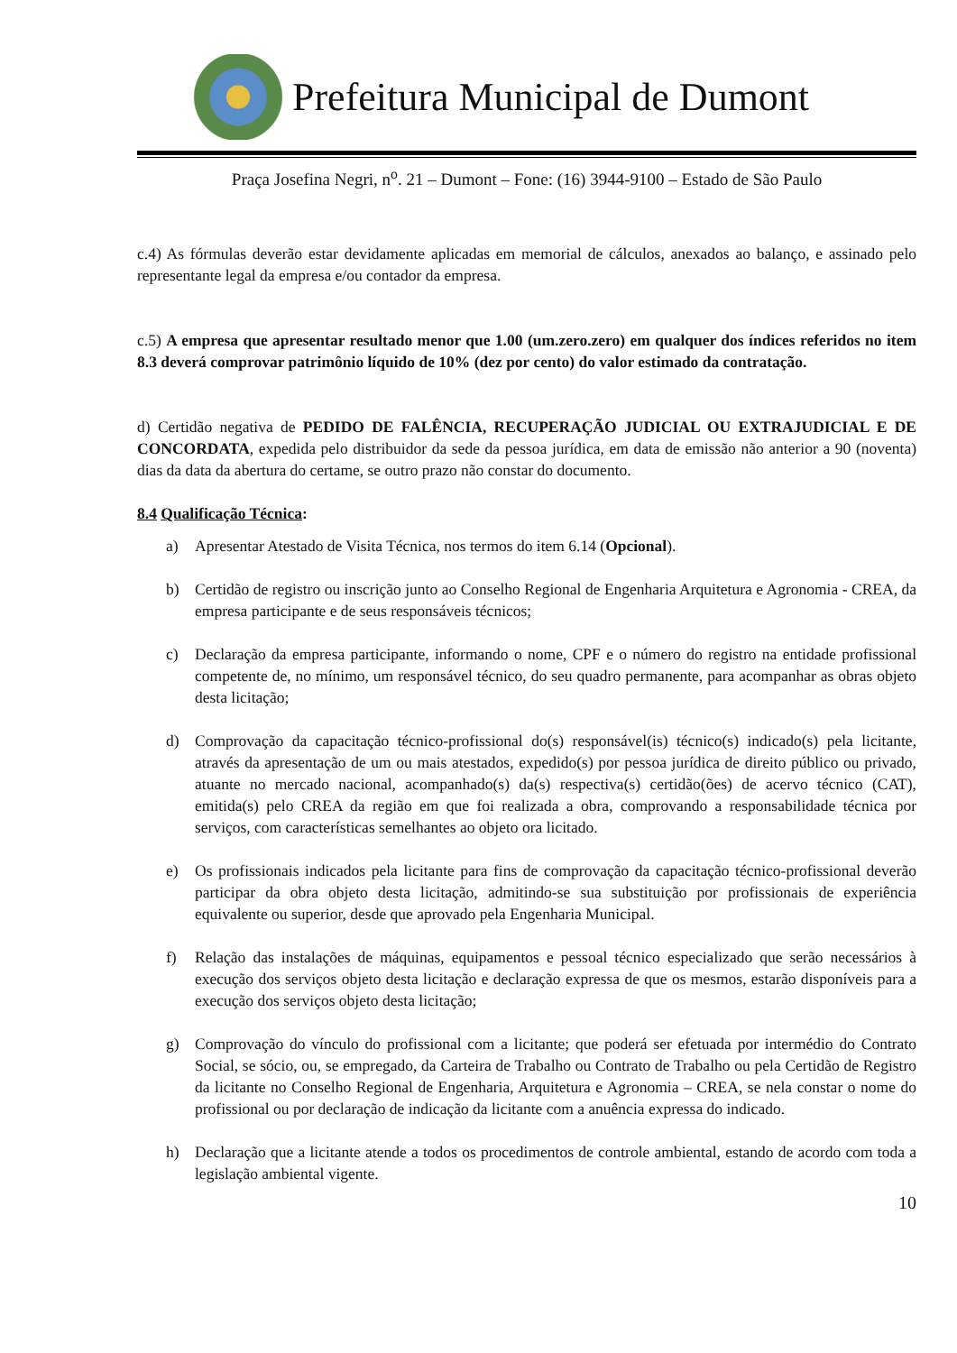Prefeitura Municipal de Dumont
Praça Josefina Negri, n<sup>o</sup>. 21 – Dumont – Fone: (16) 3944-9100 – Estado de São Paulo
c.4) As fórmulas deverão estar devidamente aplicadas em memorial de cálculos, anexados ao balanço, e assinado pelo representante legal da empresa e/ou contador da empresa.
c.5) A empresa que apresentar resultado menor que 1.00 (um.zero.zero) em qualquer dos índices referidos no item 8.3 deverá comprovar patrimônio líquido de 10% (dez por cento) do valor estimado da contratação.
d) Certidão negativa de PEDIDO DE FALÊNCIA, RECUPERAÇÃO JUDICIAL OU EXTRAJUDICIAL E DE CONCORDATA, expedida pelo distribuidor da sede da pessoa jurídica, em data de emissão não anterior a 90 (noventa) dias da data da abertura do certame, se outro prazo não constar do documento.
8.4 Qualificação Técnica:
a) Apresentar Atestado de Visita Técnica, nos termos do item 6.14 (Opcional).
b) Certidão de registro ou inscrição junto ao Conselho Regional de Engenharia Arquitetura e Agronomia - CREA, da empresa participante e de seus responsáveis técnicos;
c) Declaração da empresa participante, informando o nome, CPF e o número do registro na entidade profissional competente de, no mínimo, um responsável técnico, do seu quadro permanente, para acompanhar as obras objeto desta licitação;
d) Comprovação da capacitação técnico-profissional do(s) responsável(is) técnico(s) indicado(s) pela licitante, através da apresentação de um ou mais atestados, expedido(s) por pessoa jurídica de direito público ou privado, atuante no mercado nacional, acompanhado(s) da(s) respectiva(s) certidão(ões) de acervo técnico (CAT), emitida(s) pelo CREA da região em que foi realizada a obra, comprovando a responsabilidade técnica por serviços, com características semelhantes ao objeto ora licitado.
e) Os profissionais indicados pela licitante para fins de comprovação da capacitação técnico-profissional deverão participar da obra objeto desta licitação, admitindo-se sua substituição por profissionais de experiência equivalente ou superior, desde que aprovado pela Engenharia Municipal.
f) Relação das instalações de máquinas, equipamentos e pessoal técnico especializado que serão necessários à execução dos serviços objeto desta licitação e declaração expressa de que os mesmos, estarão disponíveis para a execução dos serviços objeto desta licitação;
g) Comprovação do vínculo do profissional com a licitante; que poderá ser efetuada por intermédio do Contrato Social, se sócio, ou, se empregado, da Carteira de Trabalho ou Contrato de Trabalho ou pela Certidão de Registro da licitante no Conselho Regional de Engenharia, Arquitetura e Agronomia – CREA, se nela constar o nome do profissional ou por declaração de indicação da licitante com a anuência expressa do indicado.
h) Declaração que a licitante atende a todos os procedimentos de controle ambiental, estando de acordo com toda a legislação ambiental vigente.
10